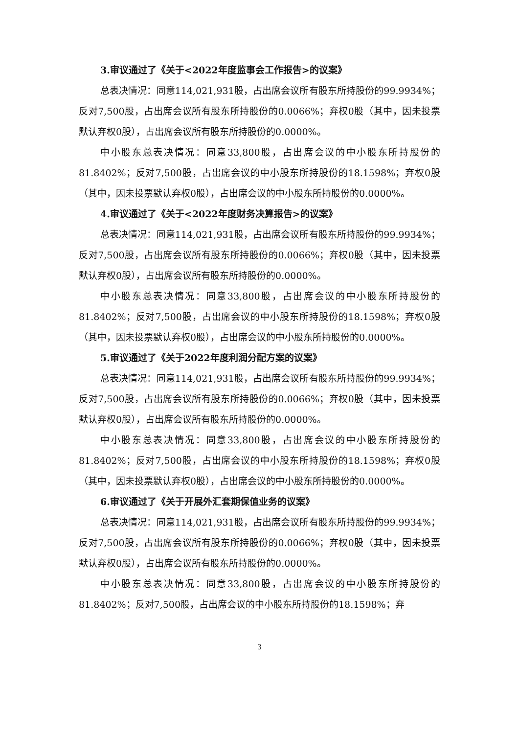3.审议通过了《关于<2022年度监事会工作报告>的议案》
总表决情况：同意114,021,931股，占出席会议所有股东所持股份的99.9934%；反对7,500股，占出席会议所有股东所持股份的0.0066%；弃权0股（其中，因未投票默认弃权0股），占出席会议所有股东所持股份的0.0000%。
中小股东总表决情况：同意33,800股，占出席会议的中小股东所持股份的81.8402%；反对7,500股，占出席会议的中小股东所持股份的18.1598%；弃权0股（其中，因未投票默认弃权0股），占出席会议的中小股东所持股份的0.0000%。
4.审议通过了《关于<2022年度财务决算报告>的议案》
总表决情况：同意114,021,931股，占出席会议所有股东所持股份的99.9934%；反对7,500股，占出席会议所有股东所持股份的0.0066%；弃权0股（其中，因未投票默认弃权0股），占出席会议所有股东所持股份的0.0000%。
中小股东总表决情况：同意33,800股，占出席会议的中小股东所持股份的81.8402%；反对7,500股，占出席会议的中小股东所持股份的18.1598%；弃权0股（其中，因未投票默认弃权0股），占出席会议的中小股东所持股份的0.0000%。
5.审议通过了《关于2022年度利润分配方案的议案》
总表决情况：同意114,021,931股，占出席会议所有股东所持股份的99.9934%；反对7,500股，占出席会议所有股东所持股份的0.0066%；弃权0股（其中，因未投票默认弃权0股），占出席会议所有股东所持股份的0.0000%。
中小股东总表决情况：同意33,800股，占出席会议的中小股东所持股份的81.8402%；反对7,500股，占出席会议的中小股东所持股份的18.1598%；弃权0股（其中，因未投票默认弃权0股），占出席会议的中小股东所持股份的0.0000%。
6.审议通过了《关于开展外汇套期保值业务的议案》
总表决情况：同意114,021,931股，占出席会议所有股东所持股份的99.9934%；反对7,500股，占出席会议所有股东所持股份的0.0066%；弃权0股（其中，因未投票默认弃权0股），占出席会议所有股东所持股份的0.0000%。
中小股东总表决情况：同意33,800股，占出席会议的中小股东所持股份的81.8402%；反对7,500股，占出席会议的中小股东所持股份的18.1598%；弃
3